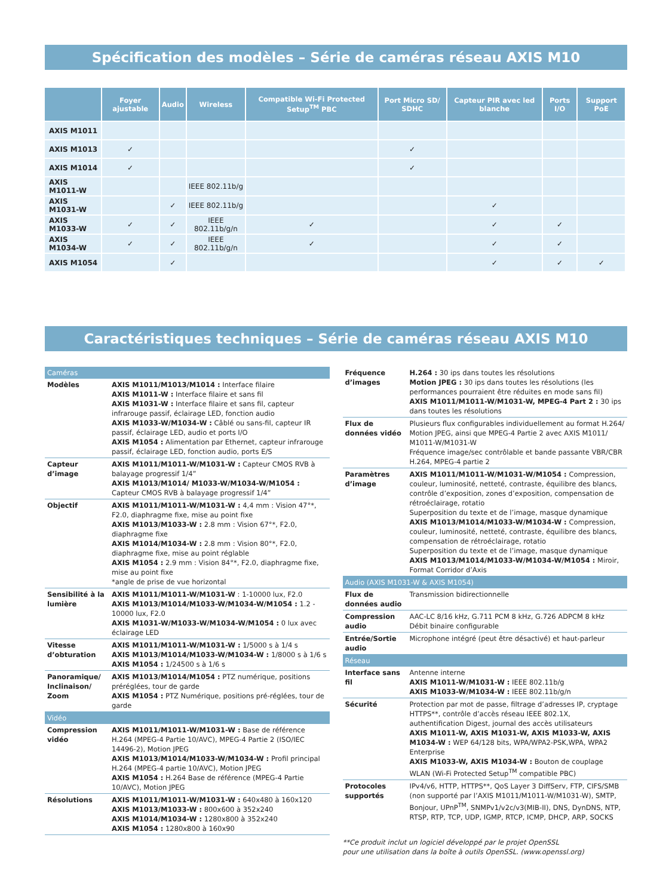Spécification des modèles – Série de caméras réseau AXIS M10
| | Foyer ajustable | Audio | Wireless | Compatible Wi-Fi Protected Setup<sup>TM</sup> PBC | Port Micro SD/ SDHC | Capteur PIR avec led blanche | Ports I/O | Support PoE |
| --- | --- | --- | --- | --- | --- | --- | --- | --- |
| AXIS M1011 | | | | | | | | |
| AXIS M1013 | ✓ | | | | ✓ | | | |
| AXIS M1014 | ✓ | | | | ✓ | | | |
| AXIS M1011-W | | | IEEE 802.11b/g | | | | | |
| AXIS M1031-W | | ✓ | IEEE 802.11b/g | | | ✓ | | |
| AXIS M1033-W | ✓ | ✓ | IEEE 802.11b/g/n | ✓ | | ✓ | ✓ | |
| AXIS M1034-W | ✓ | ✓ | IEEE 802.11b/g/n | ✓ | | ✓ | ✓ | |
| AXIS M1054 | | ✓ | | | | ✓ | ✓ | ✓ |
Caractéristiques techniques – Série de caméras réseau AXIS M10
| Caméras | |
| Modèles | AXIS M1011/M1013/M1014 : Interface filaire AXIS M1011-W : Interface filaire et sans fil AXIS M1031-W : Interface filaire et sans fil, capteur infrarouge passif, éclairage LED, fonction audio AXIS M1033-W/M1034-W : Câblé ou sans-fil, capteur IR passif, éclairage LED, audio et ports I/O AXIS M1054 : Alimentation par Ethernet, capteur infrarouge passif, éclairage LED, fonction audio, ports E/S |
| Capteur d’image | AXIS M1011/M1011-W/M1031-W : Capteur CMOS RVB à balayage progressif 1/4” AXIS M1013/M1014/ M1033-W/M1034-W/M1054 : Capteur CMOS RVB à balayage progressif 1/4” |
| Objectif | AXIS M1011/M1011-W/M1031-W : 4,4 mm : Vision 47°*, F2.0, diaphragme fixe, mise au point fixe AXIS M1013/M1033-W : 2.8 mm : Vision 67°*, F2.0, diaphragme fixe AXIS M1014/M1034-W : 2.8 mm : Vision 80°*, F2.0, diaphragme fixe, mise au point réglable AXIS M1054 : 2.9 mm : Vision 84°*, F2.0, diaphragme fixe, mise au point fixe *angle de prise de vue horizontal |
| Sensibilité à la lumière | AXIS M1011/M1011-W/M1031-W : 1-10000 lux, F2.0 AXIS M1013/M1014/M1033-W/M1034-W/M1054 : 1.2 - 10000 lux, F2.0 AXIS M1031-W/M1033-W/M1034-W/M1054 : 0 lux avec éclairage LED |
| Vitesse d’obturation | AXIS M1011/M1011-W/M1031-W : 1/5000 s à 1/4 s AXIS M1013/M1014/M1033-W/M1034-W : 1/8000 s à 1/6 s AXIS M1054 : 1/24500 s à 1/6 s |
| Panoramique/ Inclinaison/ Zoom | AXIS M1013/M1014/M1054 : PTZ numérique, positions préréglées, tour de garde AXIS M1054 : PTZ Numérique, positions pré-réglées, tour de garde |
| Vidéo | |
| Compression vidéo | AXIS M1011/M1011-W/M1031-W : Base de référence H.264 (MPEG-4 Partie 10/AVC), MPEG-4 Partie 2 (ISO/IEC 14496-2), Motion JPEG AXIS M1013/M1014/M1033-W/M1034-W : Profil principal H.264 (MPEG-4 partie 10/AVC), Motion JPEG AXIS M1054 : H.264 Base de référence (MPEG-4 Partie 10/AVC), Motion JPEG |
| Résolutions | AXIS M1011/M1011-W/M1031-W : 640x480 à 160x120 AXIS M1013/M1033-W : 800x600 à 352x240 AXIS M1014/M1034-W : 1280x800 à 352x240 AXIS M1054 : 1280x800 à 160x90 |
| Fréquence d’images | H.264 : 30 ips dans toutes les résolutions Motion JPEG : 30 ips dans toutes les résolutions (les performances pourraient être réduites en mode sans fil) AXIS M1011/M1011-W/M1031-W, MPEG-4 Part 2 : 30 ips dans toutes les résolutions |
| Flux de données vidéo | Plusieurs flux configurables individuellement au format H.264/ Motion JPEG, ainsi que MPEG-4 Partie 2 avec AXIS M1011/ M1011-W/M1031-W Fréquence image/sec contrôlable et bande passante VBR/CBR H.264, MPEG-4 partie 2 |
| Paramètres d’image | AXIS M1011/M1011-W/M1031-W/M1054 : Compression, couleur, luminosité, netteté, contraste, équilibre des blancs, contrôle d’exposition, zones d’exposition, compensation de rétroéclairage, rotatio Superposition du texte et de l’image, masque dynamique AXIS M1013/M1014/M1033-W/M1034-W : Compression, couleur, luminosité, netteté, contraste, équilibre des blancs, compensation de rétroéclairage, rotatio Superposition du texte et de l’image, masque dynamique AXIS M1013/M1014/M1033-W/M1034-W/M1054 : Miroir, Format Corridor d’Axis |
| Audio (AXIS M1031-W & AXIS M1054) | |
| Flux de données audio | Transmission bidirectionnelle |
| Compression audio | AAC-LC 8/16 kHz, G.711 PCM 8 kHz, G.726 ADPCM 8 kHz Débit binaire configurable |
| Entrée/Sortie audio | Microphone intégré (peut être désactivé) et haut-parleur |
| Réseau | |
| Interface sans fil | Antenne interne AXIS M1011-W/M1031-W : IEEE 802.11b/g AXIS M1033-W/M1034-W : IEEE 802.11b/g/n |
| Sécurité | Protection par mot de passe, filtrage d’adresses IP, cryptage HTTPS**, contrôle d’accès réseau IEEE 802.1X, authentification Digest, journal des accès utilisateurs AXIS M1011-W, AXIS M1031-W, AXIS M1033-W, AXIS M1034-W : WEP 64/128 bits, WPA/WPA2-PSK,WPA, WPA2 Enterprise AXIS M1033-W, AXIS M1034-W : Bouton de couplage WLAN (Wi-Fi Protected Setup<sup>TM</sup> compatible PBC) |
| Protocoles supportés | IPv4/v6, HTTP, HTTPS**, QoS Layer 3 DiffServ, FTP, CIFS/SMB (non supporté par l’AXIS M1011/M1011-W/M1031-W), SMTP, Bonjour, UPnP<sup>TM</sup>, SNMPv1/v2c/v3(MIB-II), DNS, DynDNS, NTP, RTSP, RTP, TCP, UDP, IGMP, RTCP, ICMP, DHCP, ARP, SOCKS |
**Ce produit inclut un logiciel développé par le projet OpenSSL
pour une utilisation dans la boîte à outils OpenSSL. (www.openssl.org)